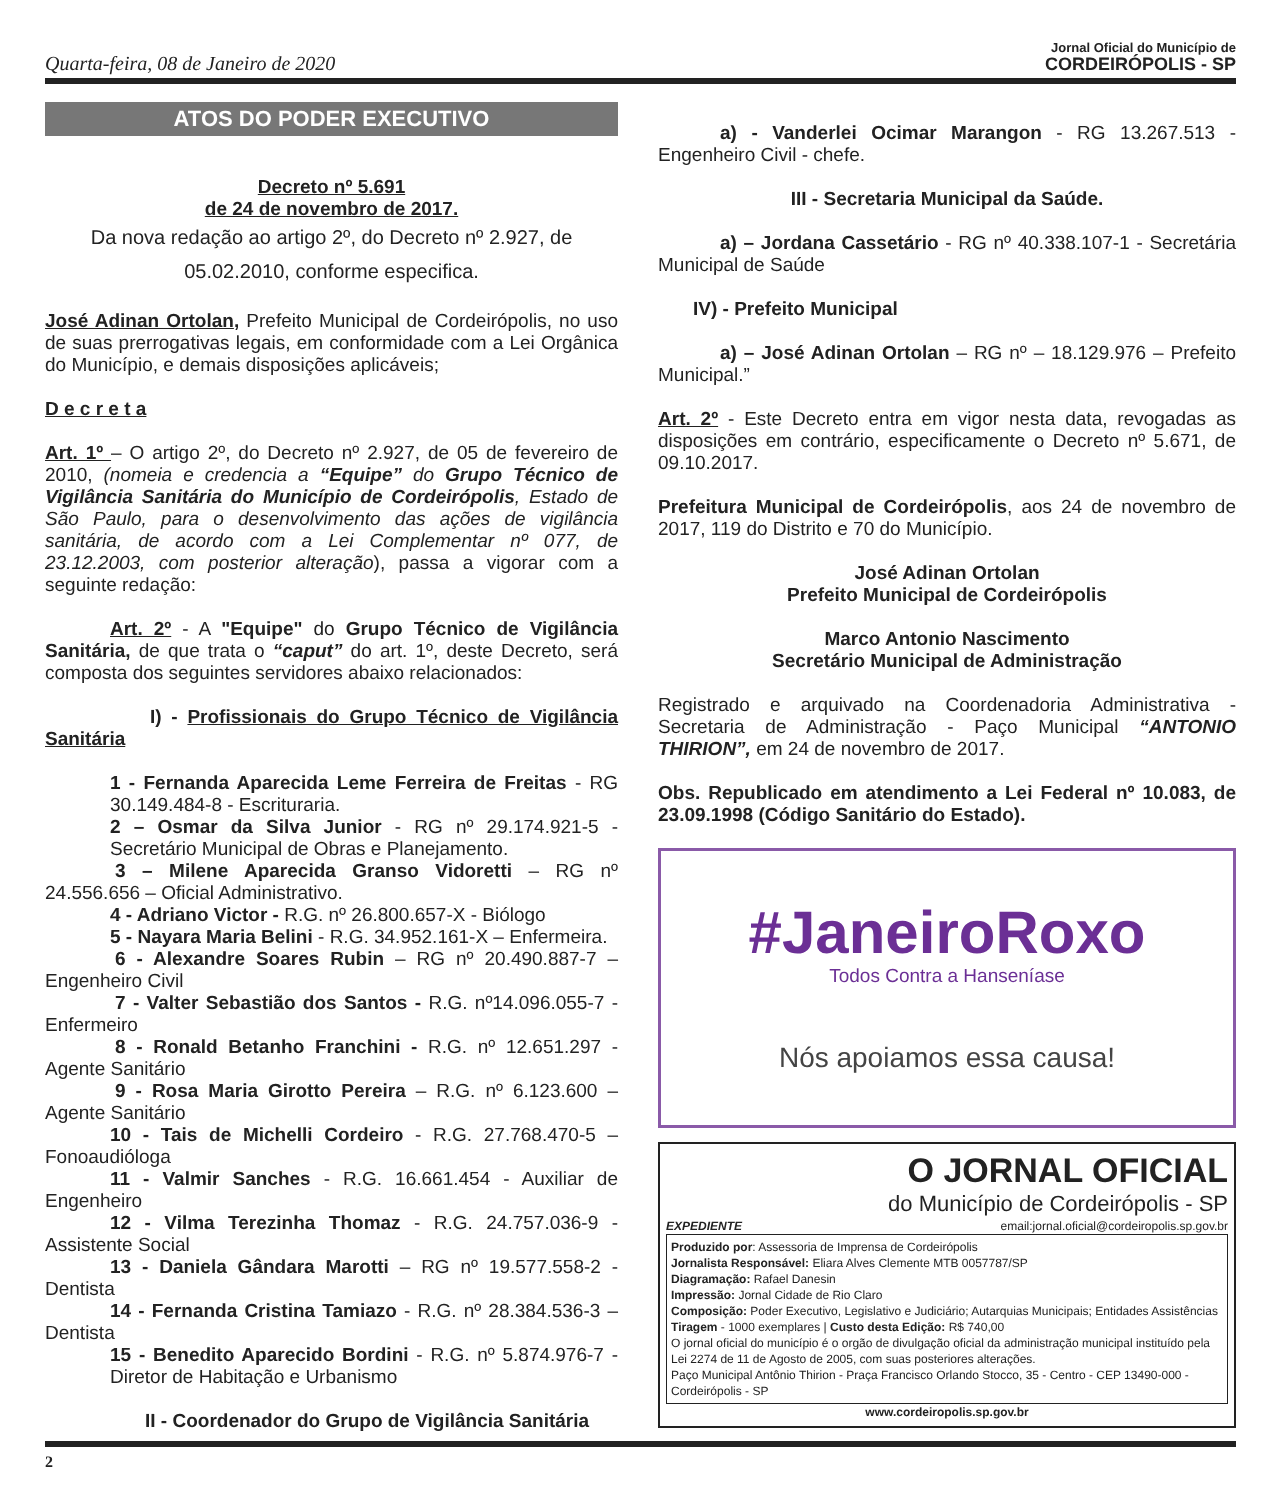Quarta-feira, 08 de Janeiro de 2020
Jornal Oficial do Município de
CORDEIRÓPOLIS - SP
ATOS DO PODER EXECUTIVO
Decreto nº 5.691
de 24 de novembro de 2017.
Da nova redação ao artigo 2º, do Decreto nº 2.927, de 05.02.2010, conforme especifica.
José Adinan Ortolan, Prefeito Municipal de Cordeirópolis, no uso de suas prerrogativas legais, em conformidade com a Lei Orgânica do Município, e demais disposições aplicáveis;
D e c r e t a
Art. 1º – O artigo 2º, do Decreto nº 2.927, de 05 de fevereiro de 2010, (nomeia e credencia a “Equipe” do Grupo Técnico de Vigilância Sanitária do Município de Cordeirópolis, Estado de São Paulo, para o desenvolvimento das ações de vigilância sanitária, de acordo com a Lei Complementar nº 077, de 23.12.2003, com posterior alteração), passa a vigorar com a seguinte redação:
Art. 2º - A "Equipe" do Grupo Técnico de Vigilância Sanitária, de que trata o “caput” do art. 1º, deste Decreto, será composta dos seguintes servidores abaixo relacionados:
I) - Profissionais do Grupo Técnico de Vigilância Sanitária
1 - Fernanda Aparecida Leme Ferreira de Freitas - RG 30.149.484-8 - Escrituraria.
2 – Osmar da Silva Junior - RG nº 29.174.921-5 - Secretário Municipal de Obras e Planejamento.
3 – Milene Aparecida Granso Vidoretti – RG nº 24.556.656 – Oficial Administrativo.
4 - Adriano Victor - R.G. nº 26.800.657-X - Biólogo
5 - Nayara Maria Belini - R.G. 34.952.161-X – Enfermeira.
6 - Alexandre Soares Rubin – RG nº 20.490.887-7 – Engenheiro Civil
7 - Valter Sebastião dos Santos - R.G. nº14.096.055-7 - Enfermeiro
8 - Ronald Betanho Franchini - R.G. nº 12.651.297 - Agente Sanitário
9 - Rosa Maria Girotto Pereira – R.G. nº 6.123.600 – Agente Sanitário
10 - Tais de Michelli Cordeiro - R.G. 27.768.470-5 – Fonoaudióloga
11 - Valmir Sanches - R.G. 16.661.454 - Auxiliar de Engenheiro
12 - Vilma Terezinha Thomaz - R.G. 24.757.036-9 - Assistente Social
13 - Daniela Gândara Marotti – RG nº 19.577.558-2 - Dentista
14 - Fernanda Cristina Tamiazo - R.G. nº 28.384.536-3 – Dentista
15 - Benedito Aparecido Bordini - R.G. nº 5.874.976-7 - Diretor de Habitação e Urbanismo
II - Coordenador do Grupo de Vigilância Sanitária
a) - Vanderlei Ocimar Marangon - RG 13.267.513 - Engenheiro Civil - chefe.
III - Secretaria Municipal da Saúde.
a) – Jordana Cassetário - RG nº 40.338.107-1 - Secretária Municipal de Saúde
IV) - Prefeito Municipal
a) – José Adinan Ortolan – RG nº – 18.129.976 – Prefeito Municipal.”
Art. 2º - Este Decreto entra em vigor nesta data, revogadas as disposições em contrário, especificamente o Decreto nº 5.671, de 09.10.2017.
Prefeitura Municipal de Cordeirópolis, aos 24 de novembro de 2017, 119 do Distrito e 70 do Município.
José Adinan Ortolan
Prefeito Municipal de Cordeirópolis
Marco Antonio Nascimento
Secretário Municipal de Administração
Registrado e arquivado na Coordenadoria Administrativa - Secretaria de Administração - Paço Municipal “ANTONIO THIRION”, em 24 de novembro de 2017.
Obs. Republicado em atendimento a Lei Federal nº 10.083, de 23.09.1998 (Código Sanitário do Estado).
#JaneiroRoxo
Todos Contra a Hanseníase
Nós apoiamos essa causa!
O JORNAL OFICIAL
do Município de Cordeirópolis - SP
EXPEDIENTE email:jornal.oficial@cordeiropolis.sp.gov.br
Produzido por: Assessoria de Imprensa de Cordeirópolis
Jornalista Responsável: Eliara Alves Clemente MTB 0057787/SP
Diagramação: Rafael Danesin
Impressão: Jornal Cidade de Rio Claro
Composição: Poder Executivo, Legislativo e Judiciário; Autarquias Municipais; Entidades Assistências
Tiragem - 1000 exemplares | Custo desta Edição: R$ 740,00
O jornal oficial do município é o orgão de divulgação oficial da administração municipal instituído pela Lei 2274 de 11 de Agosto de 2005, com suas posteriores alterações.
Paço Municipal Antônio Thirion - Praça Francisco Orlando Stocco, 35 - Centro - CEP 13490-000 - Cordeirópolis - SP
www.cordeiropolis.sp.gov.br
2